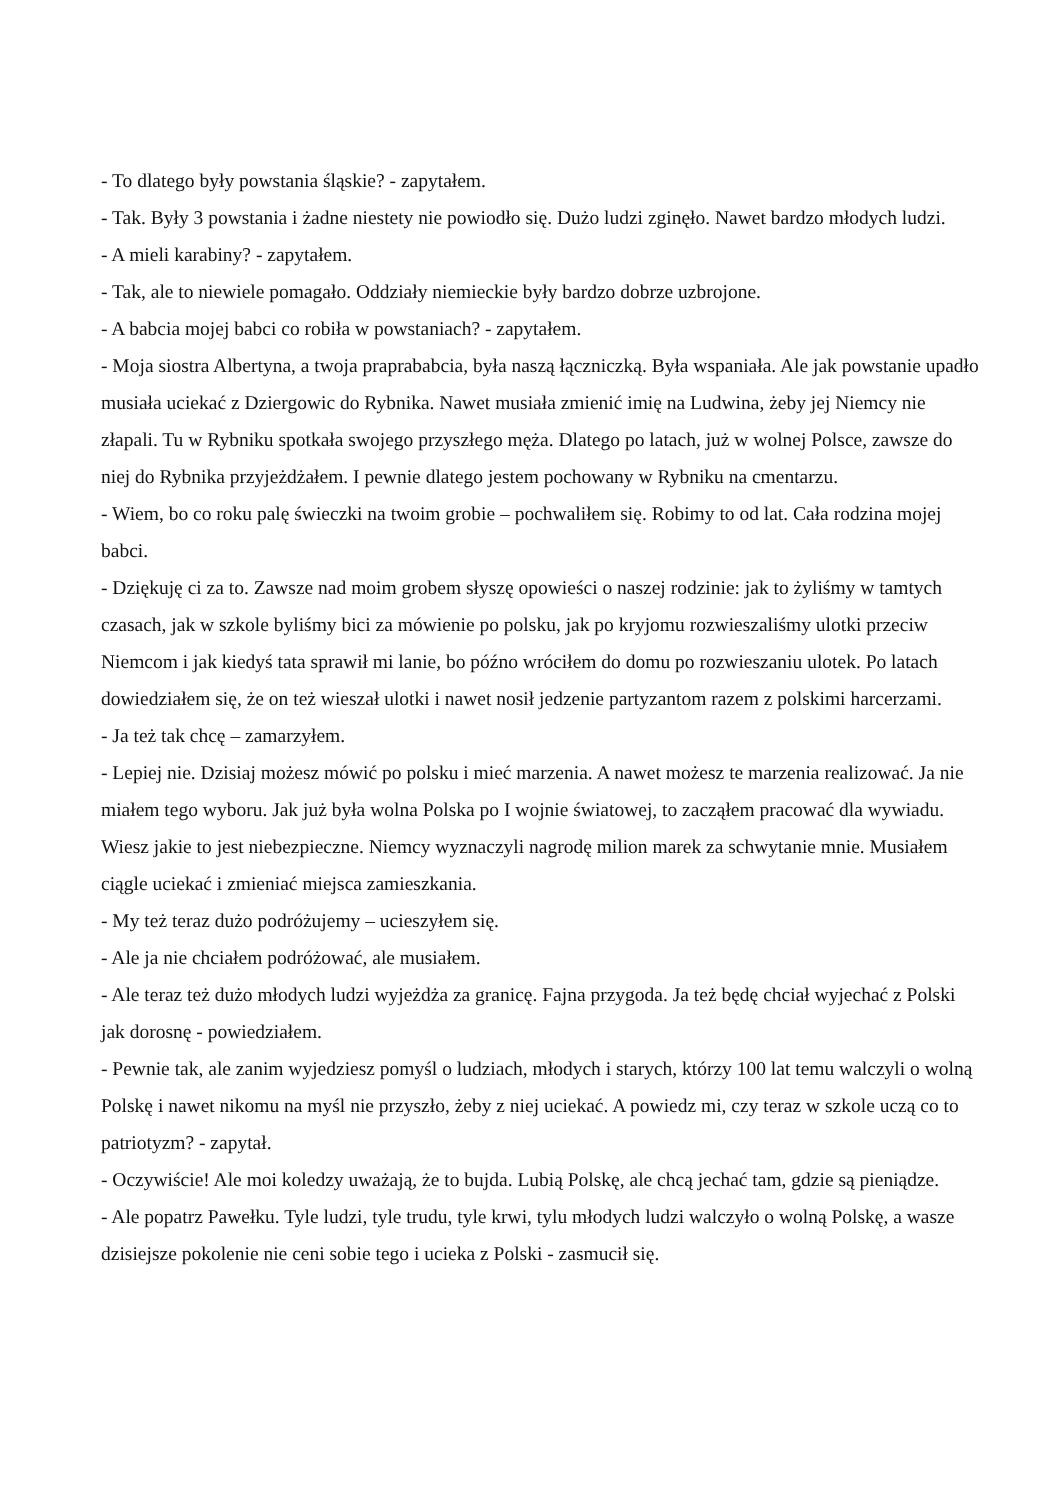- To dlatego były powstania śląskie? - zapytałem.
- Tak. Były 3 powstania i żadne niestety nie powiodło się. Dużo ludzi zginęło. Nawet bardzo młodych ludzi.
- A mieli karabiny? - zapytałem.
- Tak, ale to niewiele pomagało. Oddziały niemieckie były bardzo dobrze uzbrojone.
- A babcia mojej babci co robiła w powstaniach? - zapytałem.
- Moja siostra Albertyna, a twoja praprababcia, była naszą łączniczką. Była wspaniała. Ale jak powstanie upadło musiała uciekać z Dziergowic do Rybnika. Nawet musiała zmienić imię na Ludwina, żeby jej Niemcy nie złapali. Tu w Rybniku spotkała swojego przyszłego męża. Dlatego po latach, już w wolnej Polsce, zawsze do niej do Rybnika przyjeżdżałem. I pewnie dlatego jestem pochowany w Rybniku na cmentarzu.
- Wiem, bo co roku palę świeczki na twoim grobie – pochwaliłem się. Robimy to od lat. Cała rodzina mojej babci.
- Dziękuję ci za to. Zawsze nad moim grobem słyszę opowieści o naszej rodzinie: jak to żyliśmy w tamtych czasach, jak w szkole byliśmy bici za mówienie po polsku, jak po kryjomu rozwieszaliśmy ulotki przeciw Niemcom i jak kiedyś tata sprawił mi lanie, bo późno wróciłem do domu po rozwieszaniu ulotek. Po latach dowiedziałem się, że on też wieszał ulotki i nawet nosił jedzenie partyzantom razem z polskimi harcerzami.
- Ja też tak chcę – zamarzyłem.
- Lepiej nie. Dzisiaj możesz mówić po polsku i mieć marzenia. A nawet możesz te marzenia realizować. Ja nie miałem tego wyboru. Jak już była wolna Polska po I wojnie światowej, to zacząłem pracować dla wywiadu. Wiesz jakie to jest niebezpieczne. Niemcy wyznaczyli nagrodę milion marek za schwytanie mnie. Musiałem ciągle uciekać i zmieniać miejsca zamieszkania.
- My też teraz dużo podróżujemy – ucieszyłem się.
- Ale ja nie chciałem podróżować, ale musiałem.
- Ale teraz też dużo młodych ludzi wyjeżdża za granicę. Fajna przygoda. Ja też będę chciał wyjechać z Polski jak dorosnę - powiedziałem.
- Pewnie tak, ale zanim wyjedziesz pomyśl o ludziach, młodych i starych, którzy 100 lat temu walczyli o wolną Polskę i nawet nikomu na myśl nie przyszło, żeby z niej uciekać. A powiedz mi, czy teraz w szkole uczą co to patriotyzm? - zapytał.
- Oczywiście! Ale moi koledzy uważają, że to bujda. Lubią Polskę, ale chcą jechać tam, gdzie są pieniądze.
- Ale popatrz Pawełku. Tyle ludzi, tyle trudu, tyle krwi, tylu młodych ludzi walczyło o wolną Polskę, a wasze dzisiejsze pokolenie nie ceni sobie tego i ucieka z Polski - zasmucił się.